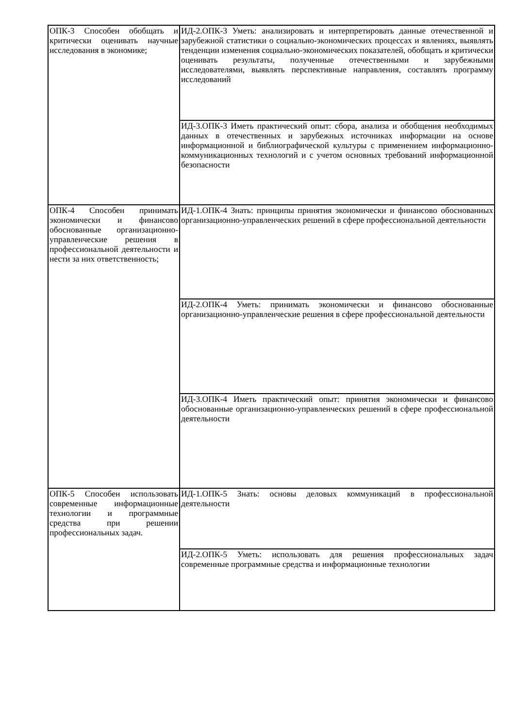| ОПК-3 Способен обобщать и критически оценивать научные исследования в экономике; | ИД-2.ОПК-3 Уметь: анализировать и интерпретировать данные отечественной и зарубежной статистики о социально-экономических процессах и явлениях, выявлять тенденции изменения социально-экономических показателей, обобщать и критически оценивать результаты, полученные отечественными и зарубежными исследователями, выявлять перспективные направления, составлять программу исследований |
| | ИД-3.ОПК-3 Иметь практический опыт: сбора, анализа и обобщения необходимых данных в отечественных и зарубежных источниках информации на основе информационной и библиографической культуры с применением информационно-коммуникационных технологий и с учетом основных требований информационной безопасности |
| ОПК-4 Способен принимать экономически и финансово обоснованные организационно-управленческие решения в профессиональной деятельности и нести за них ответственность; | ИД-1.ОПК-4 Знать: принципы принятия экономически и финансово обоснованных организационно-управленческих решений в сфере профессиональной деятельности |
| | ИД-2.ОПК-4 Уметь: принимать экономически и финансово обоснованные организационно-управленческие решения в сфере профессиональной деятельности |
| | ИД-3.ОПК-4 Иметь практический опыт: принятия экономически и финансово обоснованные организационно-управленческих решений в сфере профессиональной деятельности |
| ОПК-5 Способен использовать современные информационные технологии и программные средства при решении профессиональных задач. | ИД-1.ОПК-5 Знать: основы деловых коммуникаций в профессиональной деятельности |
| | ИД-2.ОПК-5 Уметь: использовать для решения профессиональных задач современные программные средства и информационные технологии |